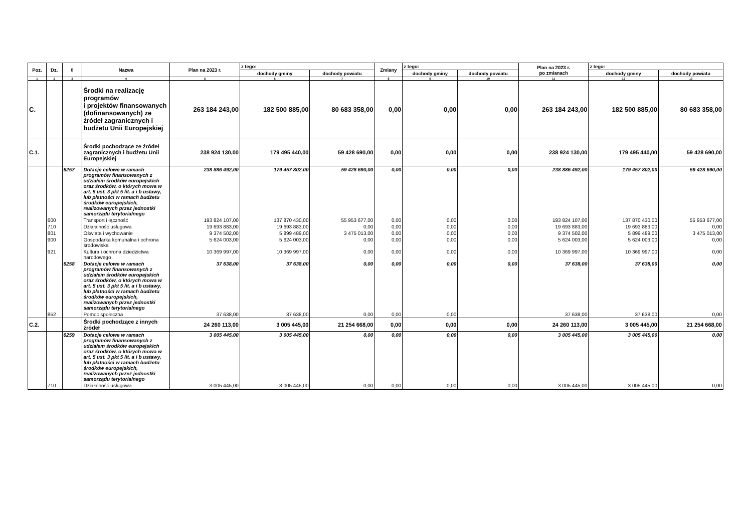| Poz. | Dz. | § | Nazwa | Plan na 2023 r. | z tego: | | Zmiany | z tego: | | Plan na 2023 r. po zmianach | z tego: | |
| --- | --- | --- | --- | --- | --- | --- | --- | --- | --- | --- | --- | --- |
| | | | | | dochody gminy | dochody powiatu | | dochody gminy | dochody powiatu | | dochody gminy | dochody powiatu |
| 1 | 2 | 3 | 4 | 5 | 6 | 7 | 8 | 9 | 10 | 11 | 12 | 13 |
| C. | | | Środki na realizację programów i projektów finansowanych (dofinansowanych) ze źródeł zagranicznych i budżetu Unii Europejskiej | 263 184 243,00 | 182 500 885,00 | 80 683 358,00 | 0,00 | 0,00 | 0,00 | 263 184 243,00 | 182 500 885,00 | 80 683 358,00 |
| C.1. | | | Środki pochodzące ze źródeł zagranicznych i budżetu Unii Europejskiej | 238 924 130,00 | 179 495 440,00 | 59 428 690,00 | 0,00 | 0,00 | 0,00 | 238 924 130,00 | 179 495 440,00 | 59 428 690,00 |
| | | 6257 | Dotacje celowe w ramach programów finansowanych z udziałem środków europejskich oraz środków, o których mowa w art. 5 ust. 3 pkt 5 lit. a i b ustawy, lub płatności w ramach budżetu środków europejskich, realizowanych przez jednostki samorządu terytorialnego | 238 886 492,00 | 179 457 802,00 | 59 428 690,00 | 0,00 | 0,00 | 0,00 | 238 886 492,00 | 179 457 802,00 | 59 428 690,00 |
| | 600 | | Transport i łączność | 193 824 107,00 | 137 870 430,00 | 55 953 677,00 | 0,00 | 0,00 | 0,00 | 193 824 107,00 | 137 870 430,00 | 55 953 677,00 |
| | 710 | | Działalność usługowa | 19 693 883,00 | 19 693 883,00 | 0,00 | 0,00 | 0,00 | 0,00 | 19 693 883,00 | 19 693 883,00 | 0,00 |
| | 801 | | Oświata i wychowanie | 9 374 502,00 | 5 899 489,00 | 3 475 013,00 | 0,00 | 0,00 | 0,00 | 9 374 502,00 | 5 899 489,00 | 3 475 013,00 |
| | 900 | | Gospodarka komunalna i ochrona środowiska | 5 624 003,00 | 5 624 003,00 | 0,00 | 0,00 | 0,00 | 0,00 | 5 624 003,00 | 5 624 003,00 | 0,00 |
| | 921 | | Kultura i ochrona dziedzictwa narodowego | 10 369 997,00 | 10 369 997,00 | 0,00 | 0,00 | 0,00 | 0,00 | 10 369 997,00 | 10 369 997,00 | 0,00 |
| | | 6258 | Dotacje celowe w ramach programów finansowanych z udziałem środków europejskich oraz środków, o których mowa w art. 5 ust. 3 pkt 5 lit. a i b ustawy, lub płatności w ramach budżetu środków europejskich, realizowanych przez jednostki samorządu terytorialnego | 37 638,00 | 37 638,00 | 0,00 | 0,00 | 0,00 | 0,00 | 37 638,00 | 37 638,00 | 0,00 |
| | 852 | | Pomoc społeczna | 37 638,00 | 37 638,00 | 0,00 | 0,00 | 0,00 | | 37 638,00 | 37 638,00 | 0,00 |
| C.2. | | | Środki pochodzące z innych źródeł | 24 260 113,00 | 3 005 445,00 | 21 254 668,00 | 0,00 | 0,00 | 0,00 | 24 260 113,00 | 3 005 445,00 | 21 254 668,00 |
| | | 6259 | Dotacje celowe w ramach programów finansowanych z udziałem środków europejskich oraz środków, o których mowa w art. 5 ust. 3 pkt 5 lit. a i b ustawy, lub płatności w ramach budżetu środków europejskich, realizowanych przez jednostki samorządu terytorialnego | 3 005 445,00 | 3 005 445,00 | 0,00 | 0,00 | 0,00 | 0,00 | 3 005 445,00 | 3 005 445,00 | 0,00 |
| | 710 | | Działalność usługowa | 3 005 445,00 | 3 005 445,00 | 0,00 | 0,00 | 0,00 | 0,00 | 3 005 445,00 | 3 005 445,00 | 0,00 |